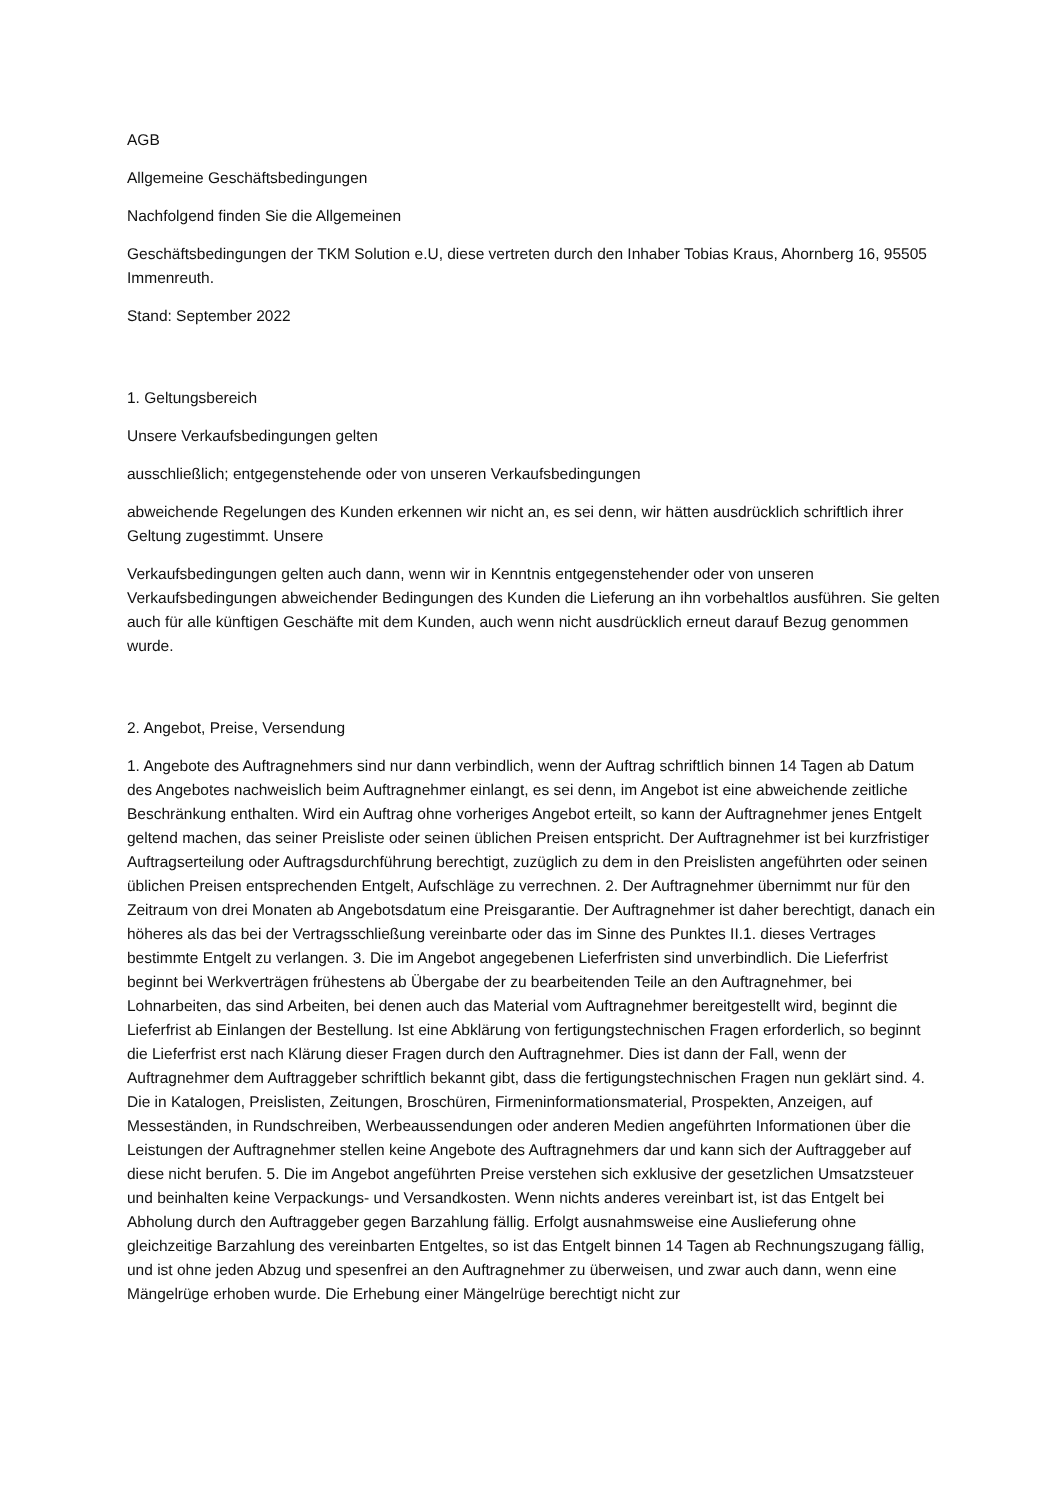AGB
Allgemeine Geschäftsbedingungen
Nachfolgend finden Sie die Allgemeinen
Geschäftsbedingungen der TKM Solution e.U, diese vertreten durch den Inhaber Tobias Kraus, Ahornberg 16, 95505 Immenreuth.
Stand: September 2022
1. Geltungsbereich
Unsere Verkaufsbedingungen gelten
ausschließlich; entgegenstehende oder von unseren Verkaufsbedingungen
abweichende Regelungen des Kunden erkennen wir nicht an, es sei denn, wir hätten ausdrücklich schriftlich ihrer Geltung zugestimmt. Unsere
Verkaufsbedingungen gelten auch dann, wenn wir in Kenntnis entgegenstehender oder von unseren Verkaufsbedingungen abweichender Bedingungen des Kunden die Lieferung an ihn vorbehaltlos ausführen. Sie gelten auch für alle künftigen Geschäfte mit dem Kunden, auch wenn nicht ausdrücklich erneut darauf Bezug genommen wurde.
2. Angebot, Preise, Versendung
1. Angebote des Auftragnehmers sind nur dann verbindlich, wenn der Auftrag schriftlich binnen 14 Tagen ab Datum des Angebotes nachweislich beim Auftragnehmer einlangt, es sei denn, im Angebot ist eine abweichende zeitliche Beschränkung enthalten. Wird ein Auftrag ohne vorheriges Angebot erteilt, so kann der Auftragnehmer jenes Entgelt geltend machen, das seiner Preisliste oder seinen üblichen Preisen entspricht. Der Auftragnehmer ist bei kurzfristiger Auftragserteilung oder Auftragsdurchführung berechtigt, zuzüglich zu dem in den Preislisten angeführten oder seinen üblichen Preisen entsprechenden Entgelt, Aufschläge zu verrechnen. 2. Der Auftragnehmer übernimmt nur für den Zeitraum von drei Monaten ab Angebotsdatum eine Preisgarantie. Der Auftragnehmer ist daher berechtigt, danach ein höheres als das bei der Vertragsschließung vereinbarte oder das im Sinne des Punktes II.1. dieses Vertrages bestimmte Entgelt zu verlangen. 3. Die im Angebot angegebenen Lieferfristen sind unverbindlich. Die Lieferfrist beginnt bei Werkverträgen frühestens ab Übergabe der zu bearbeitenden Teile an den Auftragnehmer, bei Lohnarbeiten, das sind Arbeiten, bei denen auch das Material vom Auftragnehmer bereitgestellt wird, beginnt die Lieferfrist ab Einlangen der Bestellung. Ist eine Abklärung von fertigungstechnischen Fragen erforderlich, so beginnt die Lieferfrist erst nach Klärung dieser Fragen durch den Auftragnehmer. Dies ist dann der Fall, wenn der Auftragnehmer dem Auftraggeber schriftlich bekannt gibt, dass die fertigungstechnischen Fragen nun geklärt sind. 4. Die in Katalogen, Preislisten, Zeitungen, Broschüren, Firmeninformationsmaterial, Prospekten, Anzeigen, auf Messeständen, in Rundschreiben, Werbeaussendungen oder anderen Medien angeführten Informationen über die Leistungen der Auftragnehmer stellen keine Angebote des Auftragnehmers dar und kann sich der Auftraggeber auf diese nicht berufen. 5. Die im Angebot angeführten Preise verstehen sich exklusive der gesetzlichen Umsatzsteuer und beinhalten keine Verpackungs- und Versandkosten. Wenn nichts anderes vereinbart ist, ist das Entgelt bei Abholung durch den Auftraggeber gegen Barzahlung fällig. Erfolgt ausnahmsweise eine Auslieferung ohne gleichzeitige Barzahlung des vereinbarten Entgeltes, so ist das Entgelt binnen 14 Tagen ab Rechnungszugang fällig, und ist ohne jeden Abzug und spesenfrei an den Auftragnehmer zu überweisen, und zwar auch dann, wenn eine Mängelrüge erhoben wurde. Die Erhebung einer Mängelrüge berechtigt nicht zur